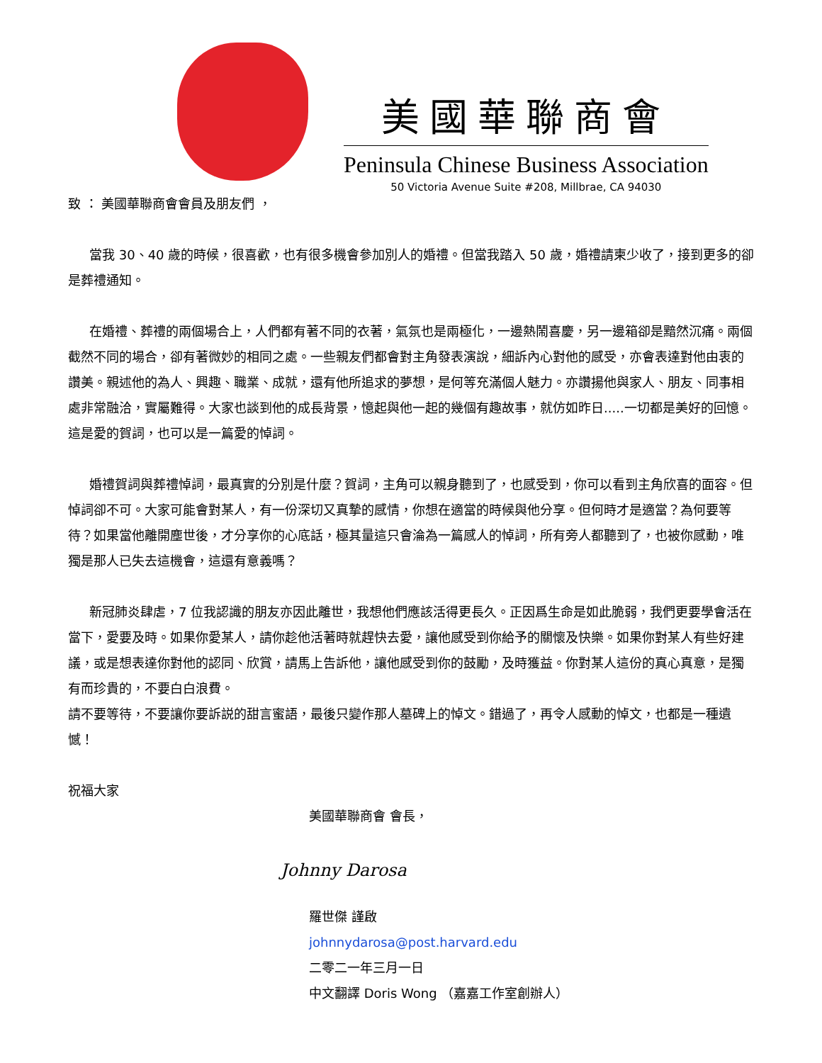美國華聯商會
Peninsula Chinese Business Association
50 Victoria Avenue Suite #208, Millbrae, CA 94030
致 ： 美國華聯商會會員及朋友們 ，
當我 30、40 歲的時候，很喜歡，也有很多機會參加別人的婚禮。但當我踏入 50 歲，婚禮請柬少收了，接到更多的卻是葬禮通知。
在婚禮、葬禮的兩個場合上，人們都有著不同的衣著，氣氛也是兩極化，一邊熱鬧喜慶，另一邊箱卻是黯然沉痛。兩個截然不同的場合，卻有著微妙的相同之處。一些親友們都會對主角發表演說，細訴內心對他的感受，亦會表達對他由衷的讚美。親述他的為人、興趣、職業、成就，還有他所追求的夢想，是何等充滿個人魅力。亦讚揚他與家人、朋友、同事相處非常融洽，實屬難得。大家也談到他的成長背景，憶起與他一起的幾個有趣故事，就仿如昨日.....一切都是美好的回憶。這是愛的賀詞，也可以是一篇愛的悼詞。
婚禮賀詞與葬禮悼詞，最真實的分別是什麼？賀詞，主角可以親身聽到了，也感受到，你可以看到主角欣喜的面容。但悼詞卻不可。大家可能會對某人，有一份深切又真摯的感情，你想在適當的時候與他分享。但何時才是適當？為何要等待？如果當他離開塵世後，才分享你的心底話，極其量這只會淪為一篇感人的悼詞，所有旁人都聽到了，也被你感動，唯獨是那人已失去這機會，這還有意義嗎？
新冠肺炎肆虐，7 位我認識的朋友亦因此離世，我想他們應該活得更長久。正因爲生命是如此脆弱，我們更要學會活在當下，愛要及時。如果你愛某人，請你趁他活著時就趕快去愛，讓他感受到你給予的關懷及快樂。如果你對某人有些好建議，或是想表達你對他的認同、欣賞，請馬上告訴他，讓他感受到你的鼓勵，及時獲益。你對某人這份的真心真意，是獨有而珍貴的，不要白白浪費。
請不要等待，不要讓你要訴説的甜言蜜語，最後只變作那人墓碑上的悼文。錯過了，再令人感動的悼文，也都是一種遺憾！
祝福大家
美國華聯商會 會長，
Johnny Darosa
羅世傑 謹啟
johnnydarosa@post.harvard.edu
二零二一年三月一日
中文翻譯 Doris Wong （嘉嘉工作室創辦人）